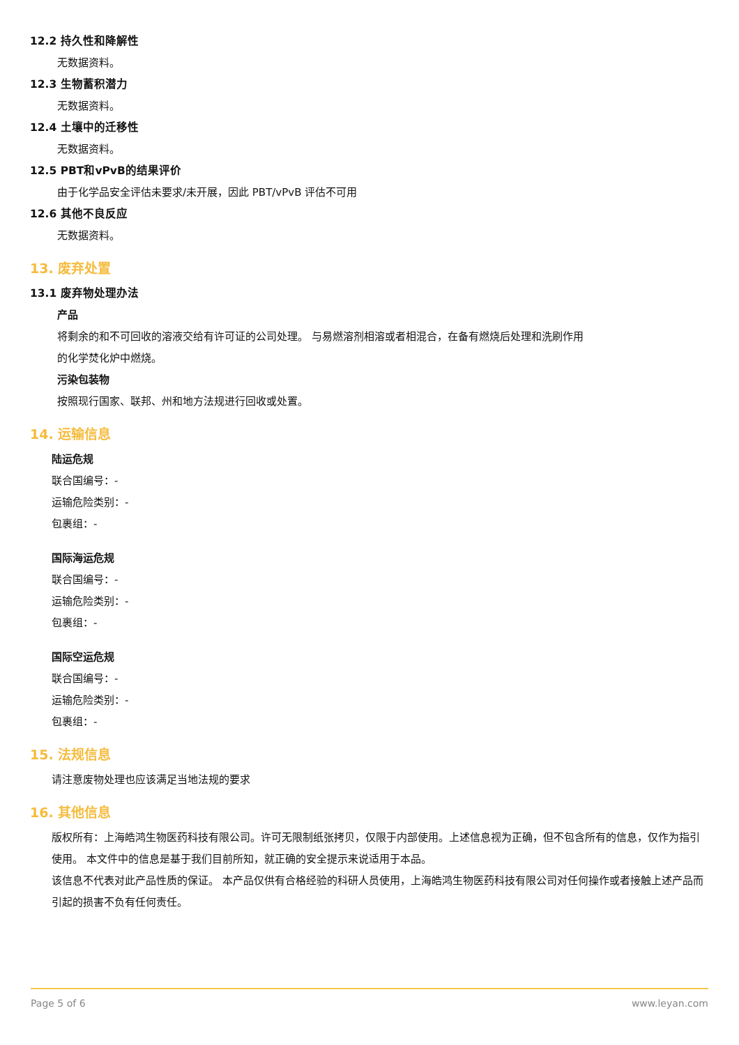12.2 持久性和降解性
无数据资料。
12.3 生物蓄积潜力
无数据资料。
12.4 土壤中的迁移性
无数据资料。
12.5 PBT和vPvB的结果评价
由于化学品安全评估未要求/未开展，因此 PBT/vPvB 评估不可用
12.6 其他不良反应
无数据资料。
13. 废弃处置
13.1 废弃物处理办法
产品
将剩余的和不可回收的溶液交给有许可证的公司处理。 与易燃溶剂相溶或者相混合，在备有燃烧后处理和洗刷作用的化学焚化炉中燃烧。
污染包装物
按照现行国家、联邦、州和地方法规进行回收或处置。
14. 运输信息
陆运危规
联合国编号：-
运输危险类别：-
包裹组：-
国际海运危规
联合国编号：-
运输危险类别：-
包裹组：-
国际空运危规
联合国编号：-
运输危险类别：-
包裹组：-
15. 法规信息
请注意废物处理也应该满足当地法规的要求
16. 其他信息
版权所有：上海皓鸿生物医药科技有限公司。许可无限制纸张拷贝，仅限于内部使用。上述信息视为正确，但不包含所有的信息，仅作为指引使用。 本文件中的信息是基于我们目前所知，就正确的安全提示来说适用于本品。
该信息不代表对此产品性质的保证。 本产品仅供有合格经验的科研人员使用，上海皓鸿生物医药科技有限公司对任何操作或者接触上述产品而引起的损害不负有任何责任。
Page 5 of 6 www.leyan.com